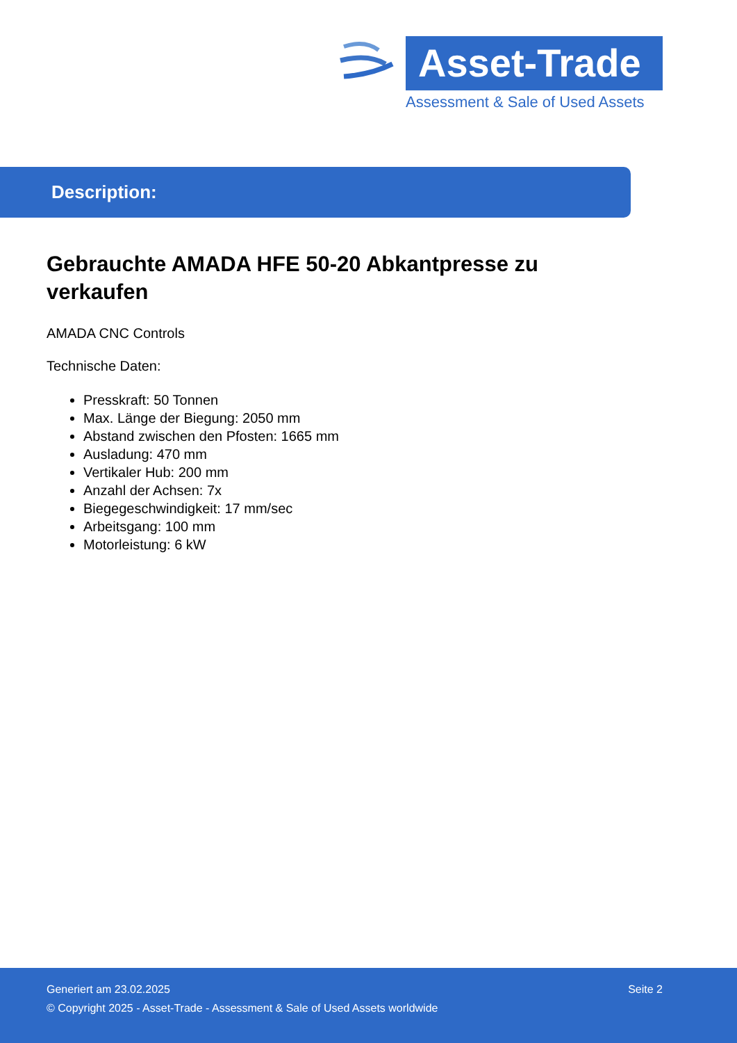Asset-Trade
Assessment & Sale of Used Assets
Description:
Gebrauchte AMADA HFE 50-20 Abkantpresse zu verkaufen
AMADA CNC Controls
Technische Daten:
Presskraft: 50 Tonnen
Max. Länge der Biegung: 2050 mm
Abstand zwischen den Pfosten: 1665 mm
Ausladung: 470 mm
Vertikaler Hub: 200 mm
Anzahl der Achsen: 7x
Biegegeschwindigkeit: 17 mm/sec
Arbeitsgang: 100 mm
Motorleistung: 6 kW
Generiert am 23.02.2025 Seite 2
© Copyright 2025 - Asset-Trade - Assessment & Sale of Used Assets worldwide